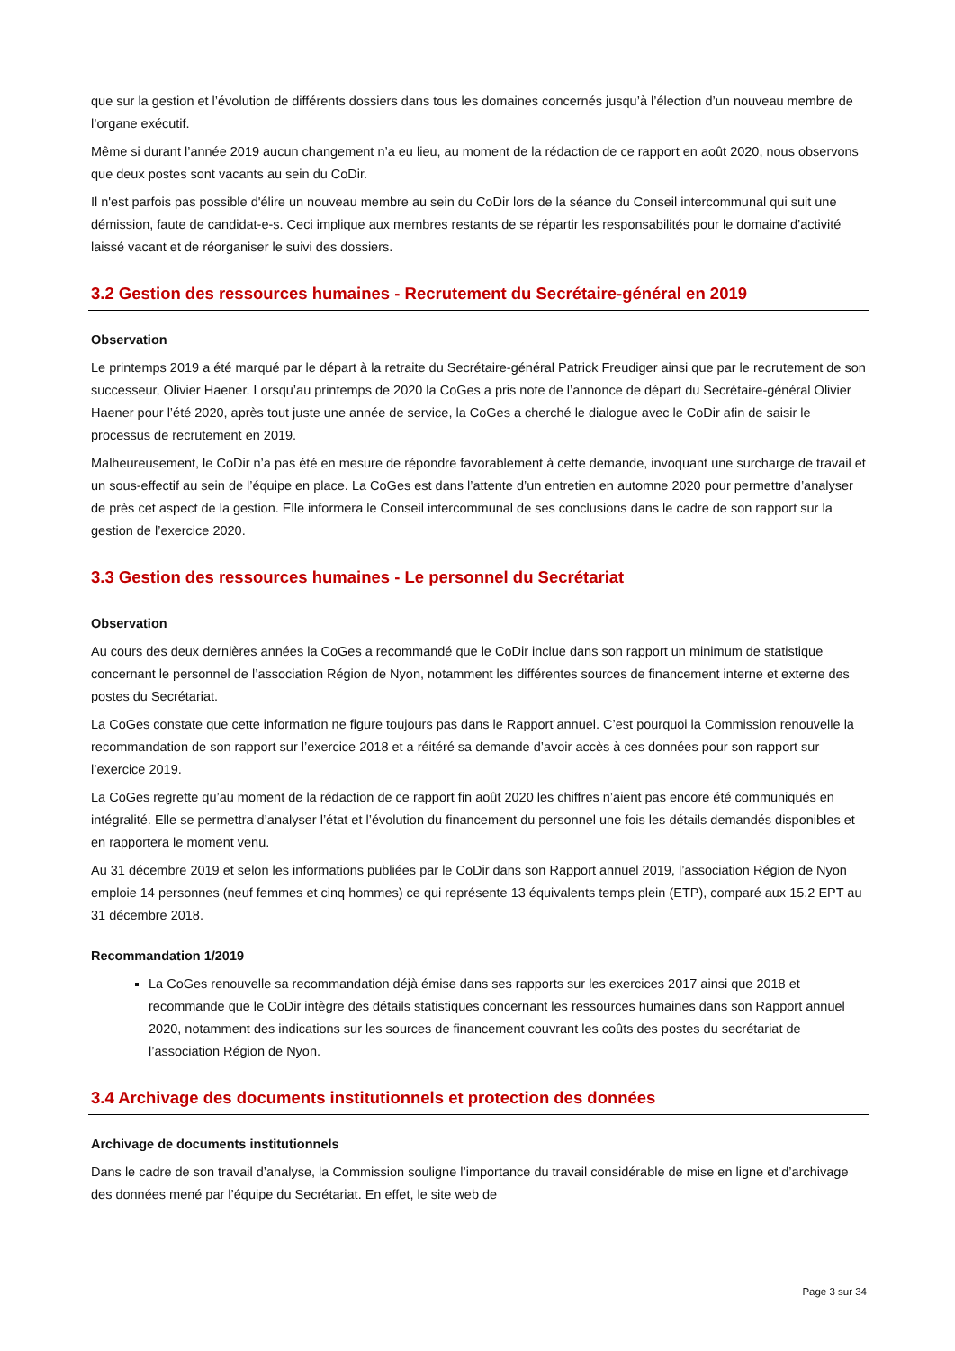que sur la gestion et l’évolution de différents dossiers dans tous les domaines concernés jusqu’à l’élection d’un nouveau membre de l’organe exécutif.
Même si durant l’année 2019 aucun changement n’a eu lieu, au moment de la rédaction de ce rapport en août 2020, nous observons que deux postes sont vacants au sein du CoDir.
Il n'est parfois pas possible d'élire un nouveau membre au sein du CoDir lors de la séance du Conseil intercommunal qui suit une démission, faute de candidat-e-s. Ceci implique aux membres restants de se répartir les responsabilités pour le domaine d’activité laissé vacant et de réorganiser le suivi des dossiers.
3.2 Gestion des ressources humaines - Recrutement du Secrétaire-général en 2019
Observation
Le printemps 2019 a été marqué par le départ à la retraite du Secrétaire-général Patrick Freudiger ainsi que par le recrutement de son successeur, Olivier Haener. Lorsqu’au printemps de 2020 la CoGes a pris note de l’annonce de départ du Secrétaire-général Olivier Haener pour l’été 2020, après tout juste une année de service, la CoGes a cherché le dialogue avec le CoDir afin de saisir le processus de recrutement en 2019.
Malheureusement, le CoDir n’a pas été en mesure de répondre favorablement à cette demande, invoquant une surcharge de travail et un sous-effectif au sein de l’équipe en place. La CoGes est dans l’attente d’un entretien en automne 2020 pour permettre d’analyser de près cet aspect de la gestion. Elle informera le Conseil intercommunal de ses conclusions dans le cadre de son rapport sur la gestion de l’exercice 2020.
3.3 Gestion des ressources humaines - Le personnel du Secrétariat
Observation
Au cours des deux dernières années la CoGes a recommandé que le CoDir inclue dans son rapport un minimum de statistique concernant le personnel de l’association Région de Nyon, notamment les différentes sources de financement interne et externe des postes du Secrétariat.
La CoGes constate que cette information ne figure toujours pas dans le Rapport annuel. C’est pourquoi la Commission renouvelle la recommandation de son rapport sur l’exercice 2018 et a réitéré sa demande d’avoir accès à ces données pour son rapport sur l’exercice 2019.
La CoGes regrette qu’au moment de la rédaction de ce rapport fin août 2020 les chiffres n’aient pas encore été communiqués en intégralité. Elle se permettra d’analyser l’état et l’évolution du financement du personnel une fois les détails demandés disponibles et en rapportera le moment venu.
Au 31 décembre 2019 et selon les informations publiées par le CoDir dans son Rapport annuel 2019, l’association Région de Nyon emploie 14 personnes (neuf femmes et cinq hommes) ce qui représente 13 équivalents temps plein (ETP), comparé aux 15.2 EPT au 31 décembre 2018.
Recommandation 1/2019
La CoGes renouvelle sa recommandation déjà émise dans ses rapports sur les exercices 2017 ainsi que 2018 et recommande que le CoDir intègre des détails statistiques concernant les ressources humaines dans son Rapport annuel 2020, notamment des indications sur les sources de financement couvrant les coûts des postes du secrétariat de l’association Région de Nyon.
3.4 Archivage des documents institutionnels et protection des données
Archivage de documents institutionnels
Dans le cadre de son travail d’analyse, la Commission souligne l’importance du travail considérable de mise en ligne et d’archivage des données mené par l’équipe du Secrétariat. En effet, le site web de
Page 3 sur 34